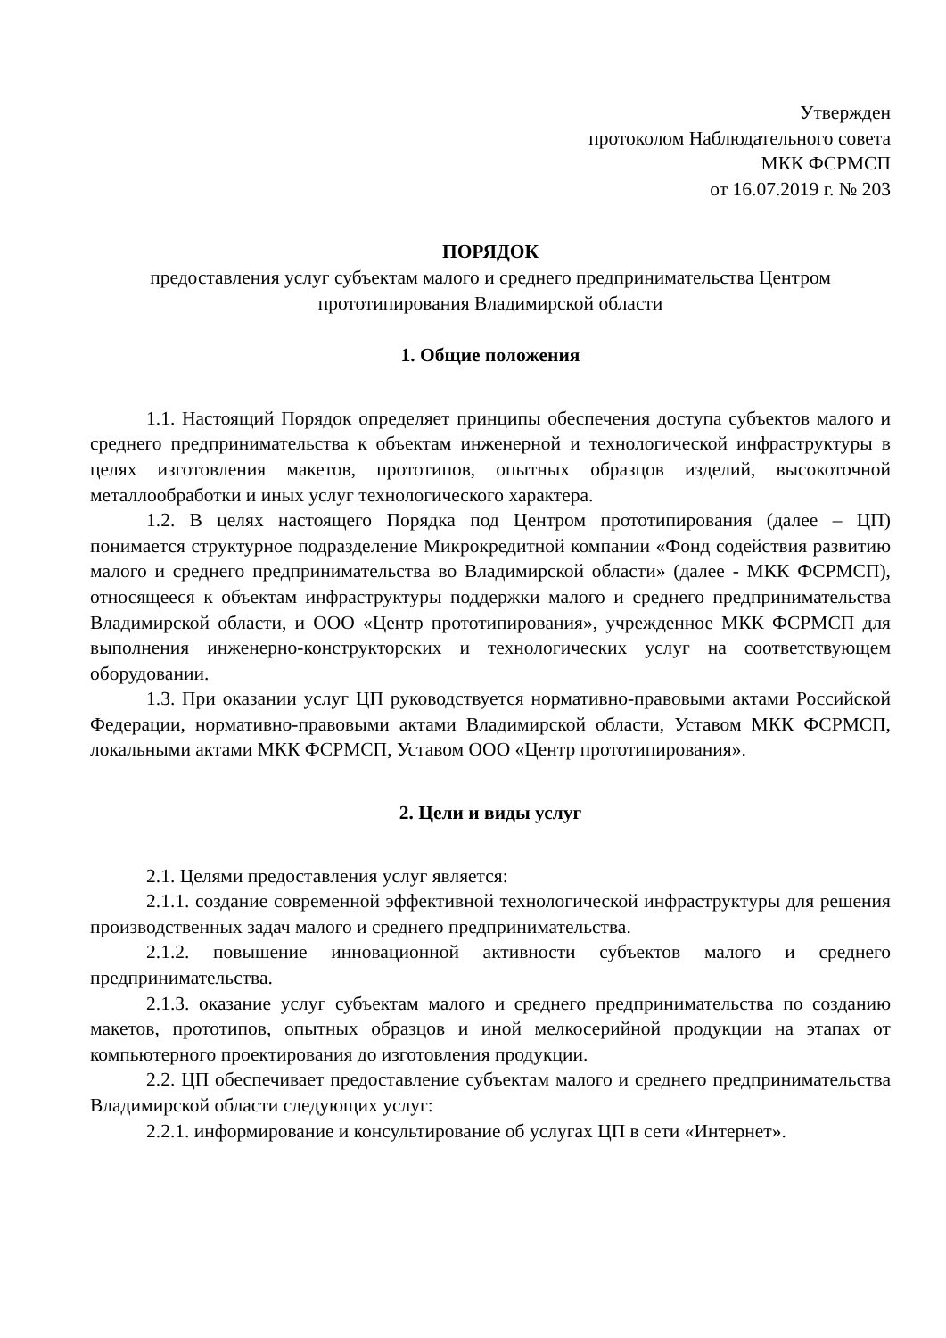Утвержден
протоколом Наблюдательного совета
МКК ФСРМСП
от 16.07.2019 г. № 203
ПОРЯДОК
предоставления услуг субъектам малого и среднего предпринимательства Центром прототипирования Владимирской области
1. Общие положения
1.1. Настоящий Порядок определяет принципы обеспечения доступа субъектов малого и среднего предпринимательства к объектам инженерной и технологической инфраструктуры в целях изготовления макетов, прототипов, опытных образцов изделий, высокоточной металлообработки и иных услуг технологического характера.
1.2. В целях настоящего Порядка под Центром прототипирования (далее – ЦП) понимается структурное подразделение Микрокредитной компании «Фонд содействия развитию малого и среднего предпринимательства во Владимирской области» (далее - МКК ФСРМСП), относящееся к объектам инфраструктуры поддержки малого и среднего предпринимательства Владимирской области, и ООО «Центр прототипирования», учрежденное МКК ФСРМСП для выполнения инженерно-конструкторских и технологических услуг на соответствующем оборудовании.
1.3. При оказании услуг ЦП руководствуется нормативно-правовыми актами Российской Федерации, нормативно-правовыми актами Владимирской области, Уставом МКК ФСРМСП, локальными актами МКК ФСРМСП, Уставом ООО «Центр прототипирования».
2. Цели и виды услуг
2.1. Целями предоставления услуг является:
2.1.1. создание современной эффективной технологической инфраструктуры для решения производственных задач малого и среднего предпринимательства.
2.1.2. повышение инновационной активности субъектов малого и среднего предпринимательства.
2.1.3. оказание услуг субъектам малого и среднего предпринимательства по созданию макетов, прототипов, опытных образцов и иной мелкосерийной продукции на этапах от компьютерного проектирования до изготовления продукции.
2.2. ЦП обеспечивает предоставление субъектам малого и среднего предпринимательства Владимирской области следующих услуг:
2.2.1. информирование и консультирование об услугах ЦП в сети «Интернет».